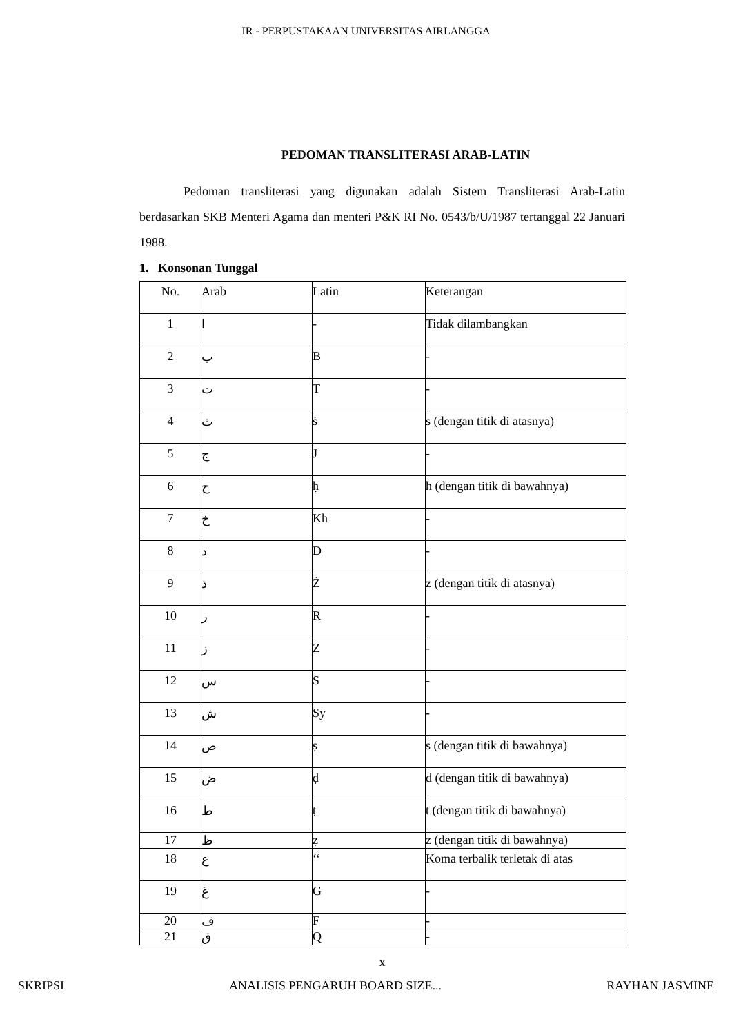IR - PERPUSTAKAAN UNIVERSITAS AIRLANGGA
PEDOMAN TRANSLITERASI ARAB-LATIN
Pedoman transliterasi yang digunakan adalah Sistem Transliterasi Arab-Latin berdasarkan SKB Menteri Agama dan menteri P&K RI No. 0543/b/U/1987 tertanggal 22 Januari 1988.
1. Konsonan Tunggal
| No. | Arab | Latin | Keterangan |
| 1 | ا | - | Tidak dilambangkan |
| 2 | ب | B | - |
| 3 | ت | T | - |
| 4 | ث | ṡ | s (dengan titik di atasnya) |
| 5 | ج | J | - |
| 6 | ح | ḥ | h (dengan titik di bawahnya) |
| 7 | خ | Kh | - |
| 8 | د | D | - |
| 9 | ذ | Ż | z (dengan titik di atasnya) |
| 10 | ر | R | - |
| 11 | ز | Z | - |
| 12 | س | S | - |
| 13 | ش | Sy | - |
| 14 | ص | ṣ | s (dengan titik di bawahnya) |
| 15 | ض | ḍ | d (dengan titik di bawahnya) |
| 16 | ط | ṭ | t (dengan titik di bawahnya) |
| 17 | ظ | ẓ | z (dengan titik di bawahnya) |
| 18 | ع | ‘‘ | Koma terbalik terletak di atas |
| 19 | غ | G | - |
| 20 | ف | F | - |
| 21 | ق | Q | - |
x
SKRIPSI ANALISIS PENGARUH BOARD SIZE... RAYHAN JASMINE